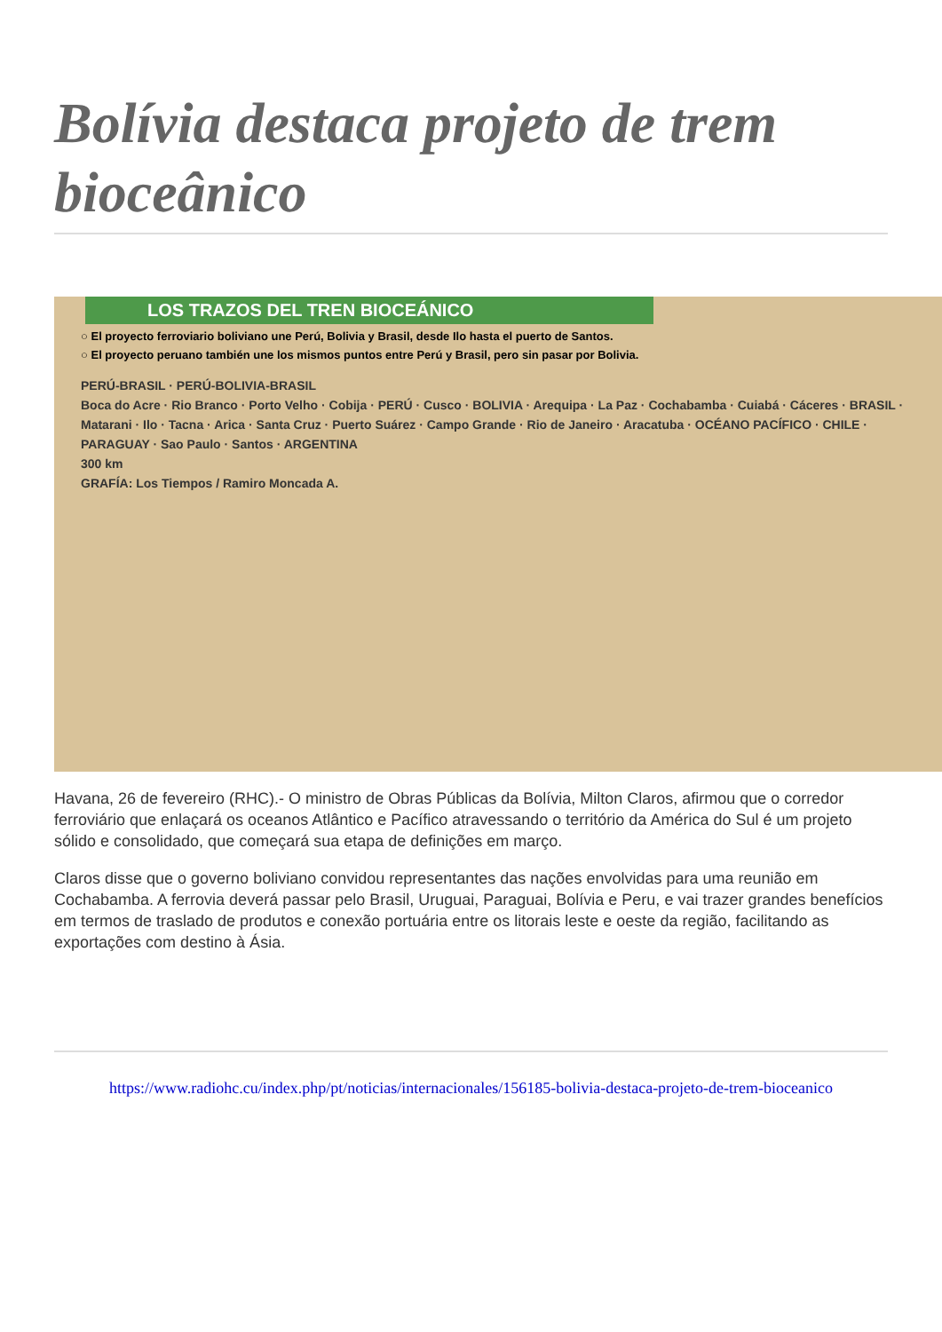Bolívia destaca projeto de trem bioceânico
LOS TRAZOS DEL TREN BIOCEÁNICO
○ El proyecto ferroviario boliviano une Perú, Bolivia y Brasil, desde Ilo hasta el puerto de Santos.
○ El proyecto peruano también une los mismos puntos entre Perú y Brasil, pero sin pasar por Bolivia.
PERÚ-BRASIL · PERÚ-BOLIVIA-BRASIL
Boca do Acre · Rio Branco · Porto Velho · Cobija · PERÚ · Cusco · BOLIVIA · Arequipa · La Paz · Cochabamba · Cuiabá · Cáceres · BRASIL · Matarani · Ilo · Tacna · Arica · Santa Cruz · Puerto Suárez · Campo Grande · Rio de Janeiro · Aracatuba · OCÉANO PACÍFICO · CHILE · PARAGUAY · Sao Paulo · Santos · ARGENTINA
300 km
GRAFÍA: Los Tiempos / Ramiro Moncada A.
Havana, 26 de fevereiro (RHC).- O ministro de Obras Públicas da Bolívia, Milton Claros, afirmou que o corredor ferroviário que enlaçará os oceanos Atlântico e Pacífico atravessando o território da América do Sul é um projeto sólido e consolidado, que começará sua etapa de definições em março.
Claros disse que o governo boliviano convidou representantes das nações envolvidas para uma reunião em Cochabamba. A ferrovia deverá passar pelo Brasil, Uruguai, Paraguai, Bolívia e Peru, e vai trazer grandes benefícios em termos de traslado de produtos e conexão portuária entre os litorais leste e oeste da região, facilitando as exportações com destino à Ásia.
https://www.radiohc.cu/index.php/pt/noticias/internacionales/156185-bolivia-destaca-projeto-de-trem-bioceanico